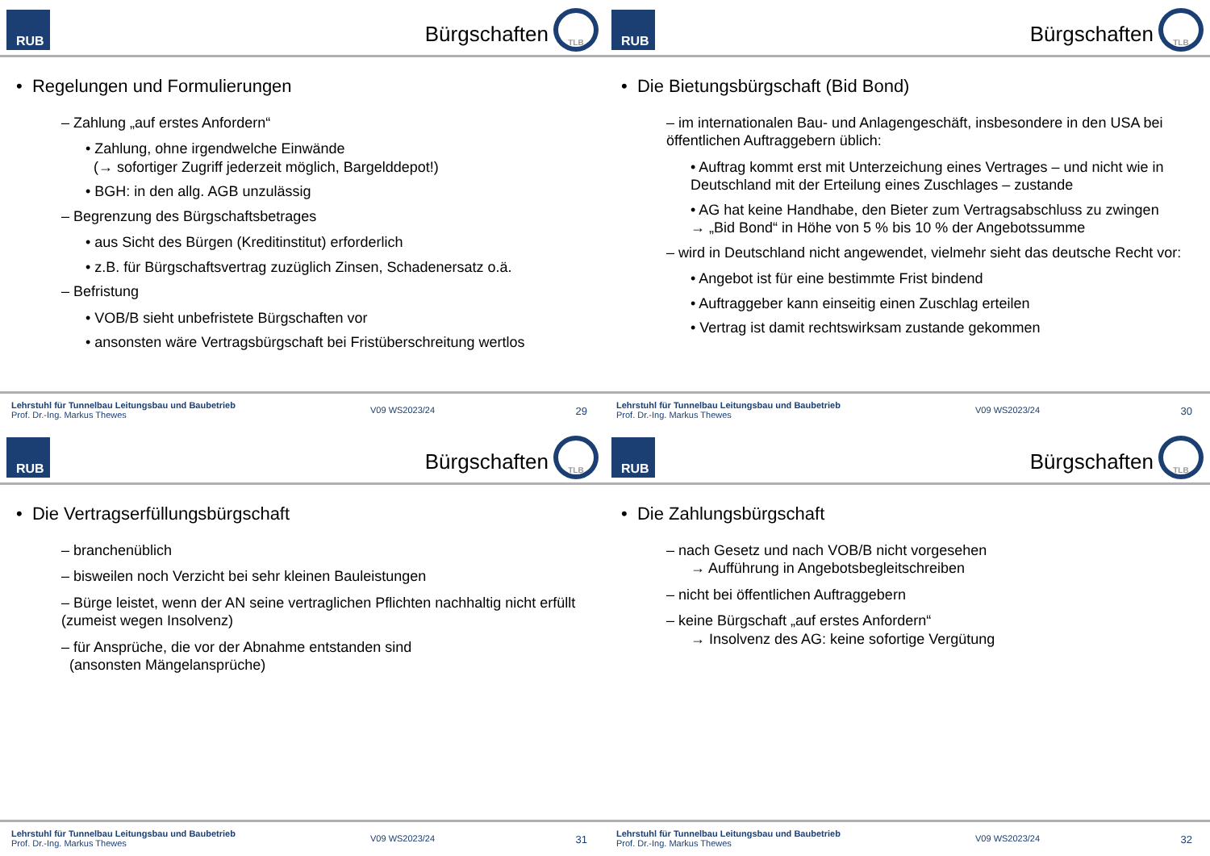RUB
Bürgschaften
TLB
• Regelungen und Formulierungen
– Zahlung „auf erstes Anfordern“
• Zahlung, ohne irgendwelche Einwände
(→ sofortiger Zugriff jederzeit möglich, Bargelddepot!)
• BGH: in den allg. AGB unzulässig
– Begrenzung des Bürgschaftsbetrages
• aus Sicht des Bürgen (Kreditinstitut) erforderlich
• z.B. für Bürgschaftsvertrag zuzüglich Zinsen, Schadenersatz o.ä.
– Befristung
• VOB/B sieht unbefristete Bürgschaften vor
• ansonsten wäre Vertragsbürgschaft bei Fristüberschreitung wertlos
Lehrstuhl für Tunnelbau Leitungsbau und Baubetrieb
Prof. Dr.-Ing. Markus Thewes
V09 WS2023/24
29
RUB
Bürgschaften
TLB
• Die Bietungsbürgschaft (Bid Bond)
– im internationalen Bau- und Anlagengeschäft, insbesondere in den USA bei öffentlichen Auftraggebern üblich:
• Auftrag kommt erst mit Unterzeichung eines Vertrages – und nicht wie in Deutschland mit der Erteilung eines Zuschlages – zustande
• AG hat keine Handhabe, den Bieter zum Vertragsabschluss zu zwingen
→ „Bid Bond“ in Höhe von 5 % bis 10 % der Angebotssumme
– wird in Deutschland nicht angewendet, vielmehr sieht das deutsche Recht vor:
• Angebot ist für eine bestimmte Frist bindend
• Auftraggeber kann einseitig einen Zuschlag erteilen
• Vertrag ist damit rechtswirksam zustande gekommen
Lehrstuhl für Tunnelbau Leitungsbau und Baubetrieb
Prof. Dr.-Ing. Markus Thewes
V09 WS2023/24
30
RUB
Bürgschaften
TLB
• Die Vertragserfüllungsbürgschaft
– branchenüblich
– bisweilen noch Verzicht bei sehr kleinen Bauleistungen
– Bürge leistet, wenn der AN seine vertraglichen Pflichten nachhaltig nicht erfüllt (zumeist wegen Insolvenz)
– für Ansprüche, die vor der Abnahme entstanden sind
(ansonsten Mängelansprüche)
Lehrstuhl für Tunnelbau Leitungsbau und Baubetrieb
Prof. Dr.-Ing. Markus Thewes
V09 WS2023/24
31
RUB
Bürgschaften
TLB
• Die Zahlungsbürgschaft
– nach Gesetz und nach VOB/B nicht vorgesehen
→ Aufführung in Angebotsbegleitschreiben
– nicht bei öffentlichen Auftraggebern
– keine Bürgschaft „auf erstes Anfordern“
→ Insolvenz des AG: keine sofortige Vergütung
Lehrstuhl für Tunnelbau Leitungsbau und Baubetrieb
Prof. Dr.-Ing. Markus Thewes
V09 WS2023/24
32